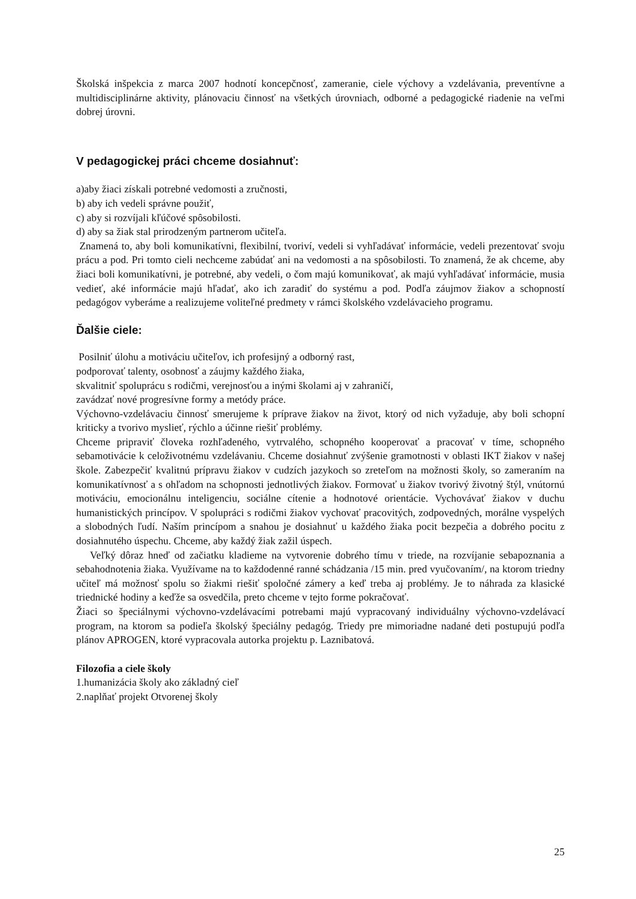Školská inšpekcia z marca 2007 hodnotí koncepčnosť, zameranie, ciele výchovy a vzdelávania, preventívne a multidisciplinárne aktivity, plánovaciu činnosť na všetkých úrovniach, odborné a pedagogické riadenie na veľmi dobrej úrovni.
V pedagogickej práci chceme dosiahnuť:
a)aby žiaci získali potrebné vedomosti a zručnosti,
b) aby ich vedeli správne použiť,
c) aby si rozvíjali kľúčové spôsobilosti.
d) aby sa žiak stal prirodzeným partnerom učiteľa.
Znamená to, aby boli komunikatívni, flexibilní, tvoriví, vedeli si vyhľadávať informácie, vedeli prezentovať svoju prácu a pod. Pri tomto cieli nechceme zabúdať ani na vedomosti a na spôsobilosti. To znamená, že ak chceme, aby žiaci boli komunikatívni, je potrebné, aby vedeli, o čom majú komunikovať, ak majú vyhľadávať informácie, musia vedieť, aké informácie majú hľadať, ako ich zaradiť do systému a pod. Podľa záujmov žiakov a schopností pedagógov vyberáme a realizujeme voliteľné predmety v rámci školského vzdelávacieho programu.
Ďalšie ciele:
Posilniť úlohu a motiváciu učiteľov, ich profesijný a odborný rast,
podporovať talenty, osobnosť a záujmy každého žiaka,
skvalitniť spoluprácu s rodičmi, verejnosťou a inými školami aj v zahraničí,
zavádzať nové progresívne formy a metódy práce.
Výchovno-vzdelávaciu činnosť smerujeme k príprave žiakov na život, ktorý od nich vyžaduje, aby boli schopní kriticky a tvorivo myslieť, rýchlo a účinne riešiť problémy.
Chceme pripraviť človeka rozhľadeného, vytrvalého, schopného kooperovať a pracovať v tíme, schopného sebamotivácie k celoživotnému vzdelávaniu. Chceme dosiahnuť zvýšenie gramotnosti v oblasti IKT žiakov v našej škole. Zabezpečiť kvalitnú prípravu žiakov v cudzích jazykoch so zreteľom na možnosti školy, so zameraním na komunikatívnosť a s ohľadom na schopnosti jednotlivých žiakov. Formovať u žiakov tvorivý životný štýl, vnútornú motiváciu, emocionálnu inteligenciu, sociálne cítenie a hodnotové orientácie. Vychovávať žiakov v duchu humanistických princípov. V spolupráci s rodičmi žiakov vychovať pracovitých, zodpovedných, morálne vyspelých a slobodných ľudí. Naším princípom a snahou je dosiahnuť u každého žiaka pocit bezpečia a dobrého pocitu z dosiahnutého úspechu. Chceme, aby každý žiak zažil úspech.
Veľký dôraz hneď od začiatku kladieme na vytvorenie dobrého tímu v triede, na rozvíjanie sebapoznania a sebahodnotenia žiaka. Využívame na to každodenné ranné schádzania /15 min. pred vyučovaním/, na ktorom triedny učiteľ má možnosť spolu so žiakmi riešiť spoločné zámery a keď treba aj problémy. Je to náhrada za klasické triednické hodiny a keďže sa osvedčila, preto chceme v tejto forme pokračovať.
Žiaci so špeciálnymi výchovno-vzdelávacími potrebami majú vypracovaný individuálny výchovno-vzdelávací program, na ktorom sa podieľa školský špeciálny pedagóg. Triedy pre mimoriadne nadané deti postupujú podľa plánov APROGEN, ktoré vypracovala autorka projektu p. Laznibatová.
Filozofia a ciele školy
1.humanizácia školy ako základný cieľ
2.naplňať projekt Otvorenej školy
25